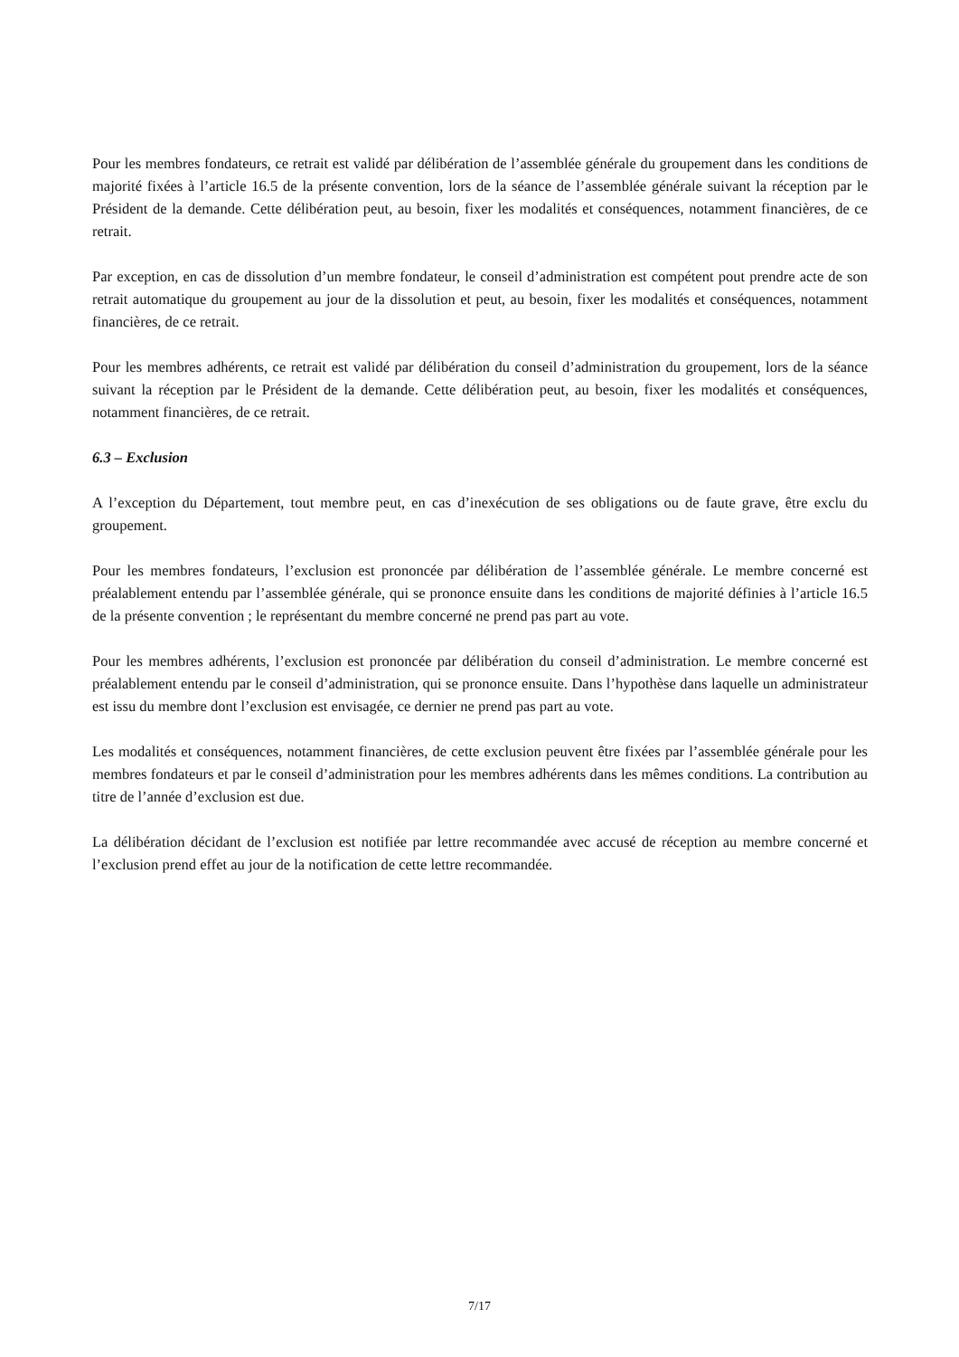Pour les membres fondateurs, ce retrait est validé par délibération de l’assemblée générale du groupement dans les conditions de majorité fixées à l’article 16.5 de la présente convention, lors de la séance de l’assemblée générale suivant la réception par le Président de la demande. Cette délibération peut, au besoin, fixer les modalités et conséquences, notamment financières, de ce retrait.
Par exception, en cas de dissolution d’un membre fondateur, le conseil d’administration est compétent pout prendre acte de son retrait automatique du groupement au jour de la dissolution et peut, au besoin, fixer les modalités et conséquences, notamment financières, de ce retrait.
Pour les membres adhérents, ce retrait est validé par délibération du conseil d’administration du groupement, lors de la séance suivant la réception par le Président de la demande. Cette délibération peut, au besoin, fixer les modalités et conséquences, notamment financières, de ce retrait.
6.3 – Exclusion
A l’exception du Département, tout membre peut, en cas d’inexécution de ses obligations ou de faute grave, être exclu du groupement.
Pour les membres fondateurs, l’exclusion est prononcée par délibération de l’assemblée générale. Le membre concerné est préalablement entendu par l’assemblée générale, qui se prononce ensuite dans les conditions de majorité définies à l’article 16.5 de la présente convention ; le représentant du membre concerné ne prend pas part au vote.
Pour les membres adhérents, l’exclusion est prononcée par délibération du conseil d’administration. Le membre concerné est préalablement entendu par le conseil d’administration, qui se prononce ensuite. Dans l’hypothèse dans laquelle un administrateur est issu du membre dont l’exclusion est envisagée, ce dernier ne prend pas part au vote.
Les modalités et conséquences, notamment financières, de cette exclusion peuvent être fixées par l’assemblée générale pour les membres fondateurs et par le conseil d’administration pour les membres adhérents dans les mêmes conditions. La contribution au titre de l’année d’exclusion est due.
La délibération décidant de l’exclusion est notifiée par lettre recommandée avec accusé de réception au membre concerné et l’exclusion prend effet au jour de la notification de cette lettre recommandée.
7/17